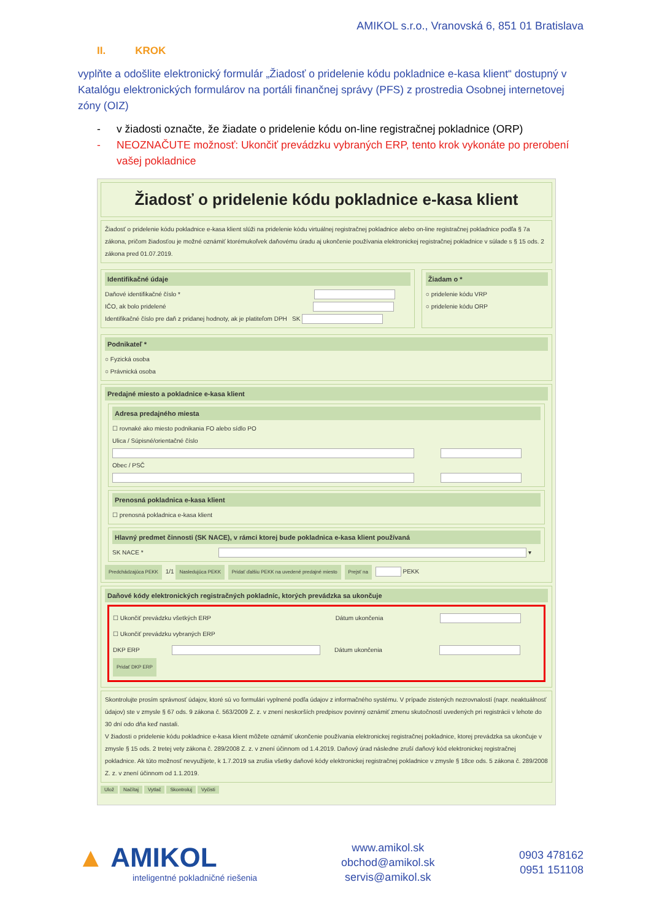AMIKOL s.r.o., Vranovská 6, 851 01 Bratislava
II. KROK
vyplňte a odošlite elektronický formulár „Žiadosť o pridelenie kódu pokladnice e-kasa klient“ dostupný v Katalógu elektronických formulárov na portáli finančnej správy (PFS) z prostredia Osobnej internetovej zóny (OIZ)
- v žiadosti označte, že žiadate o pridelenie kódu on-line registračnej pokladnice (ORP)
- NEOZNAČUTE možnosť: Ukončiť prevádzku vybraných ERP, tento krok vykonáte po prerobení vašej pokladnice
Žiadosť o pridelenie kódu pokladnice e-kasa klient
Žiadosť o pridelenie kódu pokladnice e-kasa klient slúži na pridelenie kódu virtuálnej registračnej pokladnice alebo on-line registračnej pokladnice podľa § 7a zákona, pričom žiadosťou je možné oznámiť ktorémukoľvek daňovému úradu aj ukončenie používania elektronickej registračnej pokladnice v súlade s § 15 ods. 2 zákona pred 01.07.2019.
Identifikačné údaje
Daňové identifikačné číslo *
IČO, ak bolo pridelené
Identifikačné číslo pre daň z pridanej hodnoty, ak je platiteľom DPH SK
Žiadam o *
○ pridelenie kódu VRP
○ pridelenie kódu ORP
Podnikateľ *
○ Fyzická osoba
○ Právnická osoba
Predajné miesto a pokladnice e-kasa klient
Adresa predajného miesta
☐ rovnaké ako miesto podnikania FO alebo sídlo PO
Ulica / Súpisné/orientačné číslo
Obec / PSČ
Prenosná pokladnica e-kasa klient
☐ prenosná pokladnica e-kasa klient
Hlavný predmet činnosti (SK NACE), v rámci ktorej bude pokladnica e-kasa klient používaná
SK NACE * ▾
Predchádzajúca PEKK 1/1 Nasledujúca PEKK Pridať ďalšiu PEKK na uvedené predajné miesto Prejsť na PEKK
Daňové kódy elektronických registračných pokladníc, ktorých prevádzka sa ukončuje
☐ Ukončiť prevádzku všetkých ERP Dátum ukončenia
☐ Ukončiť prevádzku vybraných ERP
DKP ERP Dátum ukončenia
Pridať DKP ERP
Skontrolujte prosím správnosť údajov, ktoré sú vo formulári vyplnené podľa údajov z informačného systému. V prípade zistených nezrovnalostí (napr. neaktuálnosť údajov) ste v zmysle § 67 ods. 9 zákona č. 563/2009 Z. z. v znení neskorších predpisov povinný oznámiť zmenu skutočností uvedených pri registrácii v lehote do 30 dní odo dňa keď nastali.
V žiadosti o pridelenie kódu pokladnice e-kasa klient môžete oznámiť ukončenie používania elektronickej registračnej pokladnice, ktorej prevádzka sa ukončuje v zmysle § 15 ods. 2 tretej vety zákona č. 289/2008 Z. z. v znení účinnom od 1.4.2019. Daňový úrad následne zruší daňový kód elektronickej registračnej pokladnice. Ak túto možnosť nevyužijete, k 1.7.2019 sa zrušia všetky daňové kódy elektronickej registračnej pokladnice v zmysle § 18ce ods. 5 zákona č. 289/2008 Z. z. v znení účinnom od 1.1.2019.
Ulož Načítaj Vytlač Skontroluj Vyčisti
▲ AMIKOL
inteligentné pokladničné riešenia
www.amikol.sk
obchod@amikol.sk
servis@amikol.sk
0903 478162
0951 151108